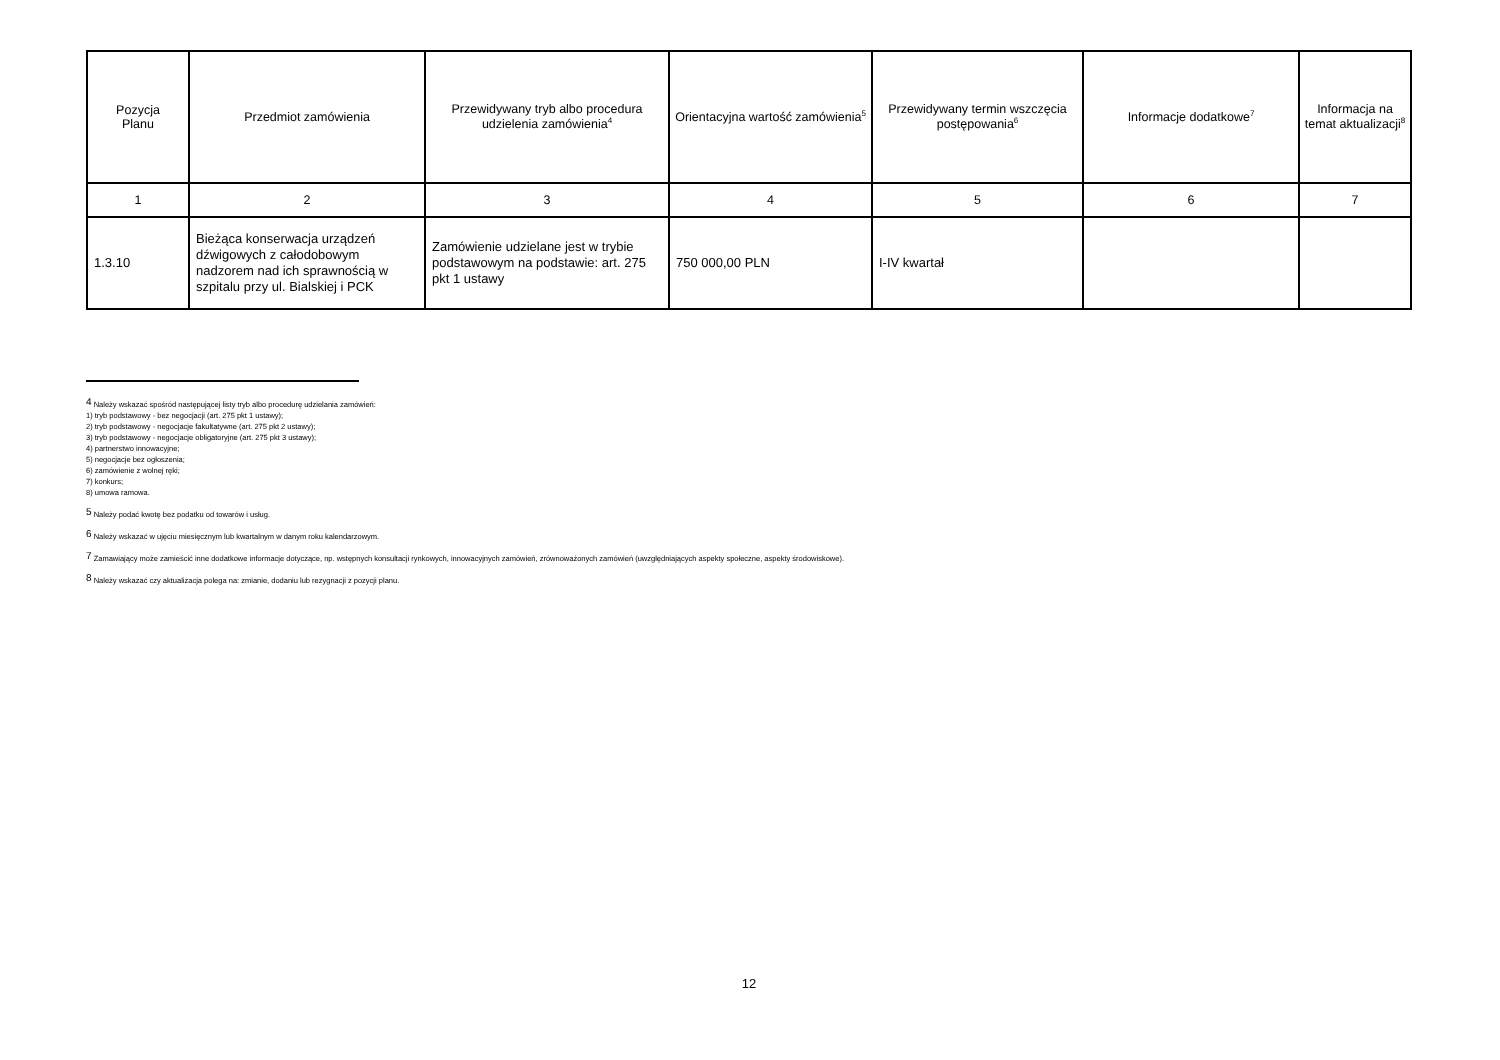| Pozycja Planu | Przedmiot zamówienia | Przewidywany tryb albo procedura udzielenia zamówienia<sup>4</sup> | Orientacyjna wartość zamówienia<sup>5</sup> | Przewidywany termin wszczęcia postępowania<sup>6</sup> | Informacje dodatkowe<sup>7</sup> | Informacja na temat aktualizacji<sup>8</sup> |
| --- | --- | --- | --- | --- | --- | --- |
| 1 | 2 | 3 | 4 | 5 | 6 | 7 |
| 1.3.10 | Bieżąca konserwacja urządzeń dźwigowych z całodobowym nadzorem nad ich sprawnością w szpitalu przy ul. Bialskiej i PCK | Zamówienie udzielane jest w trybie podstawowym na podstawie: art. 275 pkt 1 ustawy | 750 000,00 PLN | I-IV kwartał | | |
<sup>4</sup> Należy wskazać spośród następującej listy tryb albo procedurę udzielania zamówień:
1) tryb podstawowy - bez negocjacji (art. 275 pkt 1 ustawy);
2) tryb podstawowy - negocjacje fakultatywne (art. 275 pkt 2 ustawy);
3) tryb podstawowy - negocjacje obligatoryjne (art. 275 pkt 3 ustawy);
4) partnerstwo innowacyjne;
5) negocjacje bez ogłoszenia;
6) zamówienie z wolnej ręki;
7) konkurs;
8) umowa ramowa.
<sup>5</sup> Należy podać kwotę bez podatku od towarów i usług.
<sup>6</sup> Należy wskazać w ujęciu miesięcznym lub kwartalnym w danym roku kalendarzowym.
<sup>7</sup> Zamawiający może zamieścić inne dodatkowe informacje dotyczące, np. wstępnych konsultacji rynkowych, innowacyjnych zamówień, zrównoważonych zamówień (uwzględniających aspekty społeczne, aspekty środowiskowe).
<sup>8</sup> Należy wskazać czy aktualizacja polega na: zmianie, dodaniu lub rezygnacji z pozycji planu.
12